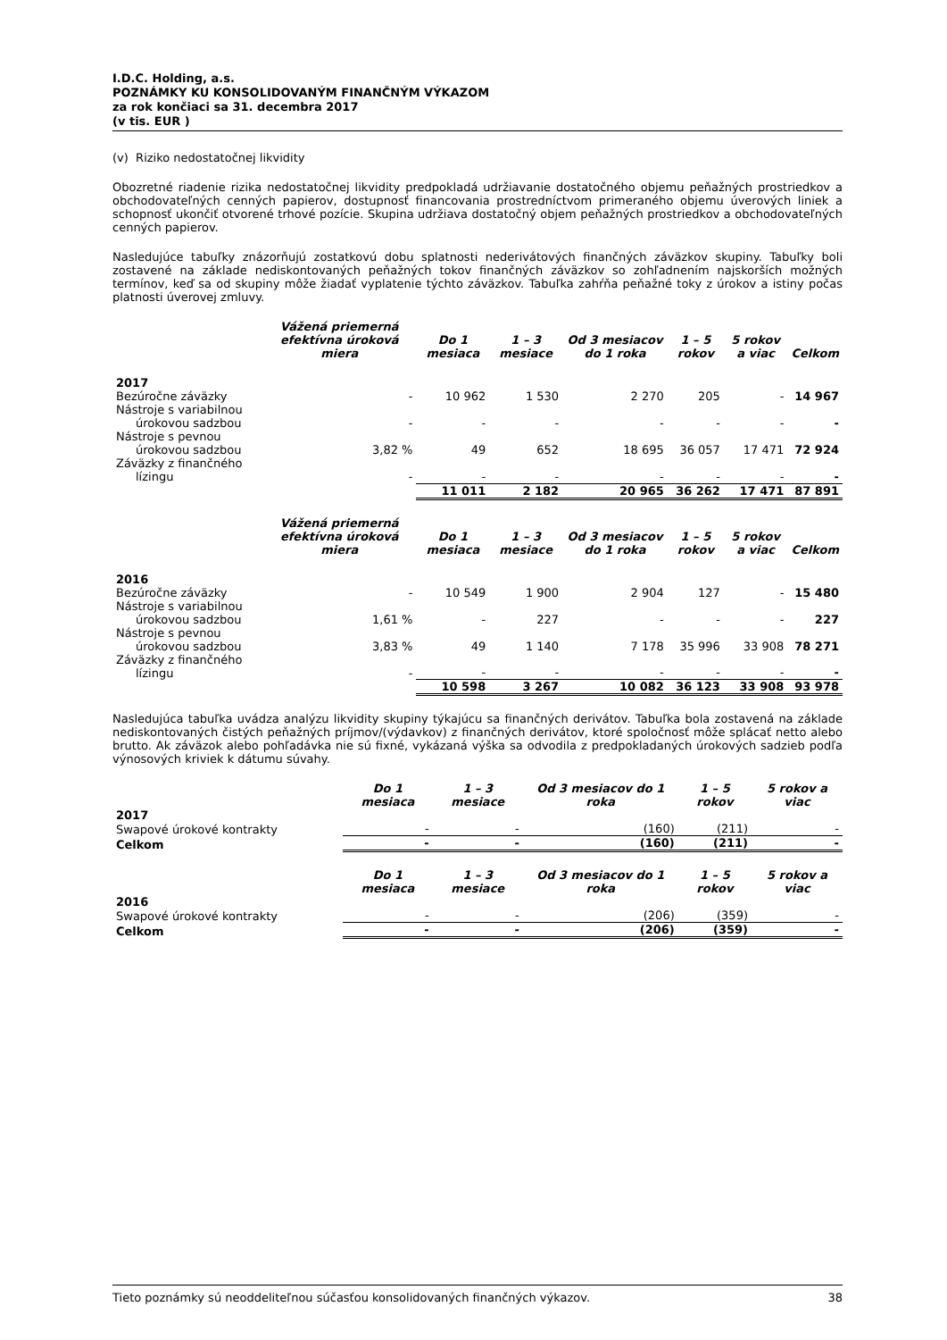I.D.C. Holding, a.s.
POZNÁMKY KU KONSOLIDOVANÝM FINANČNÝM VÝKAZOM
za rok končiaci sa 31. decembra 2017
(v tis. EUR )
(v) Riziko nedostatočnej likvidity
Obozretné riadenie rizika nedostatočnej likvidity predpokladá udržiavanie dostatočného objemu peňažných prostriedkov a obchodovateľných cenných papierov, dostupnosť financovania prostredníctvom primeraného objemu úverových liniek a schopnosť ukončiť otvorené trhové pozície. Skupina udržiava dostatočný objem peňažných prostriedkov a obchodovateľných cenných papierov.
Nasledujúce tabuľky znázorňujú zostatkovú dobu splatnosti nederivátových finančných záväzkov skupiny. Tabuľky boli zostavené na základe nediskontovaných peňažných tokov finančných záväzkov so zohľadnením najskorších možných termínov, keď sa od skupiny môže žiadať vyplatenie týchto záväzkov. Tabuľka zahŕňa peňažné toky z úrokov a istiny počas platnosti úverovej zmluvy.
| | Vážená priemerná efektívna úroková miera | Do 1 mesiaca | 1 – 3 mesiace | Od 3 mesiacov do 1 roka | 1 – 5 rokov | 5 rokov a viac | Celkom |
| --- | --- | --- | --- | --- | --- | --- | --- |
| 2017 | | | | | | | |
| Bezúročne záväzky | - | 10 962 | 1 530 | 2 270 | 205 | - | 14 967 |
| Nástroje s variabilnou úrokovou sadzbou | - | - | - | - | - | - | - |
| Nástroje s pevnou úrokovou sadzbou | 3,82 % | 49 | 652 | 18 695 | 36 057 | 17 471 | 72 924 |
| Záväzky z finančného lízingu | - | - | - | - | - | - | - |
| | | 11 011 | 2 182 | 20 965 | 36 262 | 17 471 | 87 891 |
| | Vážená priemerná efektívna úroková miera | Do 1 mesiaca | 1 – 3 mesiace | Od 3 mesiacov do 1 roka | 1 – 5 rokov | 5 rokov a viac | Celkom |
| --- | --- | --- | --- | --- | --- | --- | --- |
| 2016 | | | | | | | |
| Bezúročne záväzky | - | 10 549 | 1 900 | 2 904 | 127 | - | 15 480 |
| Nástroje s variabilnou úrokovou sadzbou | 1,61 % | - | 227 | - | - | - | 227 |
| Nástroje s pevnou úrokovou sadzbou | 3,83 % | 49 | 1 140 | 7 178 | 35 996 | 33 908 | 78 271 |
| Záväzky z finančného lízingu | - | - | - | - | - | - | - |
| | | 10 598 | 3 267 | 10 082 | 36 123 | 33 908 | 93 978 |
Nasledujúca tabuľka uvádza analýzu likvidity skupiny týkajúcu sa finančných derivátov. Tabuľka bola zostavená na základe nediskontovaných čistých peňažných príjmov/(výdavkov) z finančných derivátov, ktoré spoločnosť môže splácať netto alebo brutto. Ak záväzok alebo pohľadávka nie sú fixné, vykázaná výška sa odvodila z predpokladaných úrokových sadzieb podľa výnosových kriviek k dátumu súvahy.
| | Do 1 mesiaca | 1 – 3 mesiace | Od 3 mesiacov do 1 roka | 1 – 5 rokov | 5 rokov a viac |
| --- | --- | --- | --- | --- | --- |
| 2017 | | | | | |
| Swapové úrokové kontrakty | - | - | (160) | (211) | - |
| Celkom | - | - | (160) | (211) | - |
| | Do 1 mesiaca | 1 – 3 mesiace | Od 3 mesiacov do 1 roka | 1 – 5 rokov | 5 rokov a viac |
| --- | --- | --- | --- | --- | --- |
| 2016 | | | | | |
| Swapové úrokové kontrakty | - | - | (206) | (359) | - |
| Celkom | - | - | (206) | (359) | - |
Tieto poznámky sú neoddeliteľnou súčasťou konsolidovaných finančných výkazov. 38